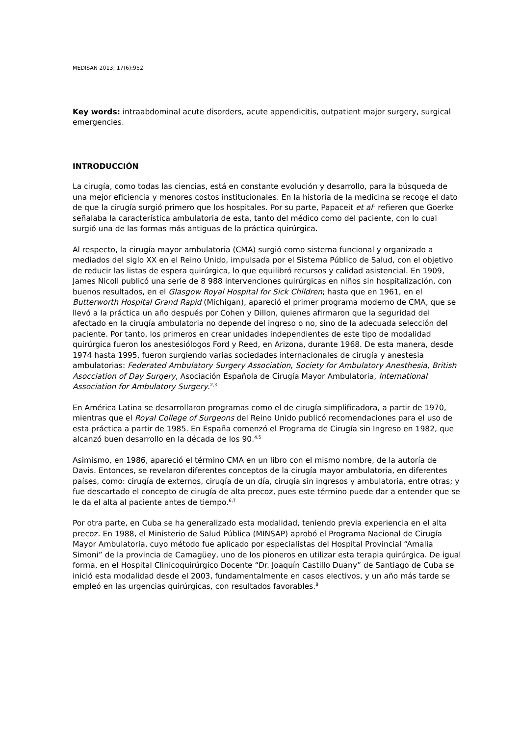MEDISAN 2013; 17(6):952
Key words: intraabdominal acute disorders, acute appendicitis, outpatient major surgery, surgical emergencies.
INTRODUCCIÓN
La cirugía, como todas las ciencias, está en constante evolución y desarrollo, para la búsqueda de una mejor eficiencia y menores costos institucionales. En la historia de la medicina se recoge el dato de que la cirugía surgió primero que los hospitales. Por su parte, Papaceit et al<sup>1</sup> refieren que Goerke señalaba la característica ambulatoria de esta, tanto del médico como del paciente, con lo cual surgió una de las formas más antiguas de la práctica quirúrgica.
Al respecto, la cirugía mayor ambulatoria (CMA) surgió como sistema funcional y organizado a mediados del siglo XX en el Reino Unido, impulsada por el Sistema Público de Salud, con el objetivo de reducir las listas de espera quirúrgica, lo que equilibró recursos y calidad asistencial. En 1909, James Nicoll publicó una serie de 8 988 intervenciones quirúrgicas en niños sin hospitalización, con buenos resultados, en el Glasgow Royal Hospital for Sick Children; hasta que en 1961, en el Butterworth Hospital Grand Rapid (Michigan), apareció el primer programa moderno de CMA, que se llevó a la práctica un año después por Cohen y Dillon, quienes afirmaron que la seguridad del afectado en la cirugía ambulatoria no depende del ingreso o no, sino de la adecuada selección del paciente. Por tanto, los primeros en crear unidades independientes de este tipo de modalidad quirúrgica fueron los anestesiólogos Ford y Reed, en Arizona, durante 1968. De esta manera, desde 1974 hasta 1995, fueron surgiendo varias sociedades internacionales de cirugía y anestesia ambulatorias: Federated Ambulatory Surgery Association, Society for Ambulatory Anesthesia, British Asocciation of Day Surgery, Asociación Española de Cirugía Mayor Ambulatoria, International Association for Ambulatory Surgery.<sup>2,3</sup>
En América Latina se desarrollaron programas como el de cirugía simplificadora, a partir de 1970, mientras que el Royal College of Surgeons del Reino Unido publicó recomendaciones para el uso de esta práctica a partir de 1985. En España comenzó el Programa de Cirugía sin Ingreso en 1982, que alcanzó buen desarrollo en la década de los 90.<sup>4,5</sup>
Asimismo, en 1986, apareció el término CMA en un libro con el mismo nombre, de la autoría de Davis. Entonces, se revelaron diferentes conceptos de la cirugía mayor ambulatoria, en diferentes países, como: cirugía de externos, cirugía de un día, cirugía sin ingresos y ambulatoria, entre otras; y fue descartado el concepto de cirugía de alta precoz, pues este término puede dar a entender que se le da el alta al paciente antes de tiempo.<sup>6,7</sup>
Por otra parte, en Cuba se ha generalizado esta modalidad, teniendo previa experiencia en el alta precoz. En 1988, el Ministerio de Salud Pública (MINSAP) aprobó el Programa Nacional de Cirugía Mayor Ambulatoria, cuyo método fue aplicado por especialistas del Hospital Provincial “Amalia Simoni” de la provincia de Camagüey, uno de los pioneros en utilizar esta terapia quirúrgica. De igual forma, en el Hospital Clinicoquirúrgico Docente “Dr. Joaquín Castillo Duany” de Santiago de Cuba se inició esta modalidad desde el 2003, fundamentalmente en casos electivos, y un año más tarde se empleó en las urgencias quirúrgicas, con resultados favorables.<sup>8</sup>